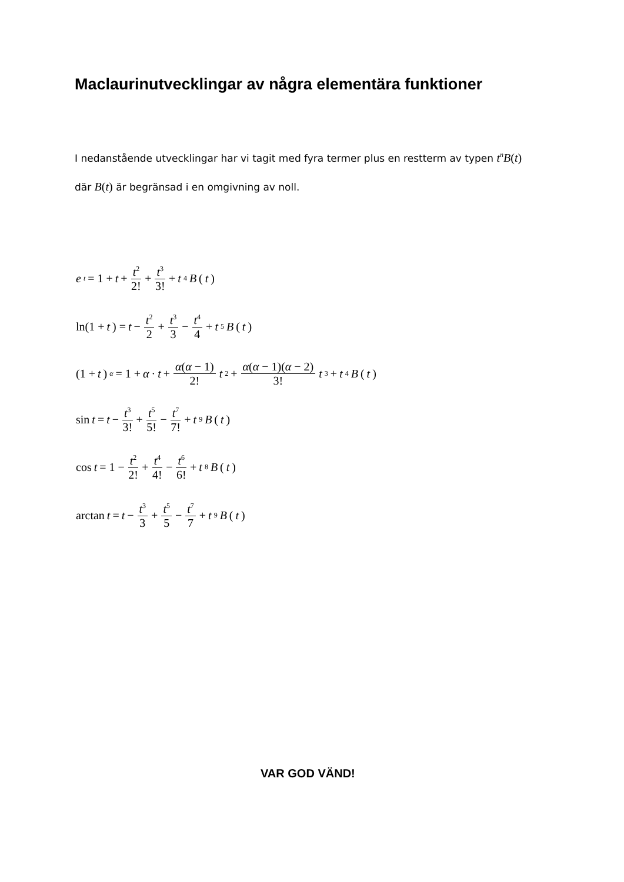Maclaurinutvecklingar av några elementära funktioner
I nedanstående utvecklingar har vi tagit med fyra termer plus en restterm av typen t<sup>n</sup>B(t)
där B(t) är begränsad i en omgivning av noll.
e<sup>t</sup> = 1 + t + t<sup>2</sup> 2! + t<sup>3</sup> 3! + t<sup>4</sup> B (t)
ln(1 + t) = t − t<sup>2</sup> 2 + t<sup>3</sup> 3 − t<sup>4</sup> 4 + t<sup>5</sup> B (t)
(1 + t)<sup>α</sup> = 1 + α · t + α(α − 1) 2! t<sup>2</sup> + α(α − 1)(α − 2) 3! t<sup>3</sup> + t<sup>4</sup> B (t)
sin t = t − t<sup>3</sup> 3! + t<sup>5</sup> 5! − t<sup>7</sup> 7! + t<sup>9</sup> B (t)
cos t = 1 − t<sup>2</sup> 2! + t<sup>4</sup> 4! − t<sup>6</sup> 6! + t<sup>8</sup> B (t)
arctan t = t − t<sup>3</sup> 3 + t<sup>5</sup> 5 − t<sup>7</sup> 7 + t<sup>9</sup> B (t)
VAR GOD VÄND!